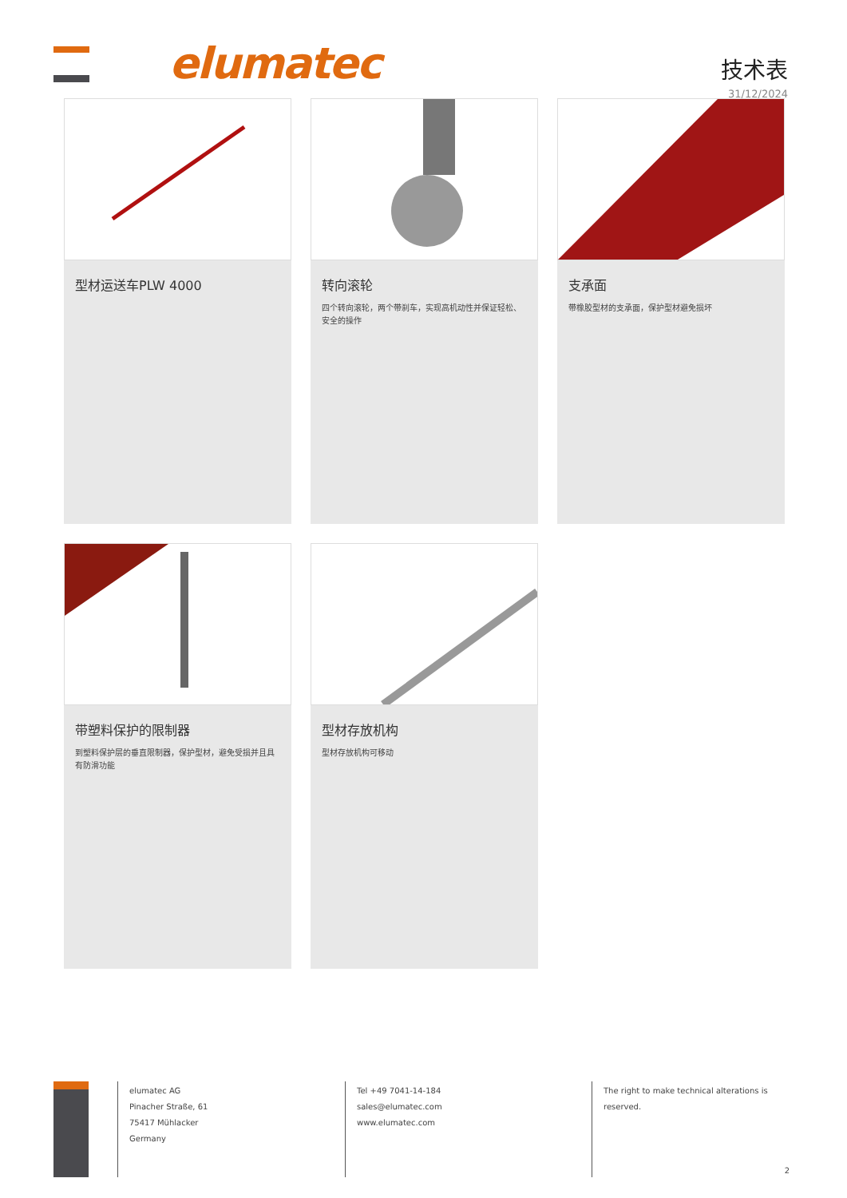elumatec
技术表
31/12/2024
型材运送车PLW 4000
转向滚轮
四个转向滚轮，两个带刹车，实现高机动性并保证轻松、安全的操作
支承面
带橡胶型材的支承面，保护型材避免损坏
带塑料保护的限制器
到塑料保护层的垂直限制器，保护型材，避免受损并且具有防滑功能
型材存放机构
型材存放机构可移动
elumatec AG
Pinacher Straße, 61
75417 Mühlacker
Germany
Tel +49 7041-14-184
sales@elumatec.com
www.elumatec.com
The right to make technical alterations is reserved.
2